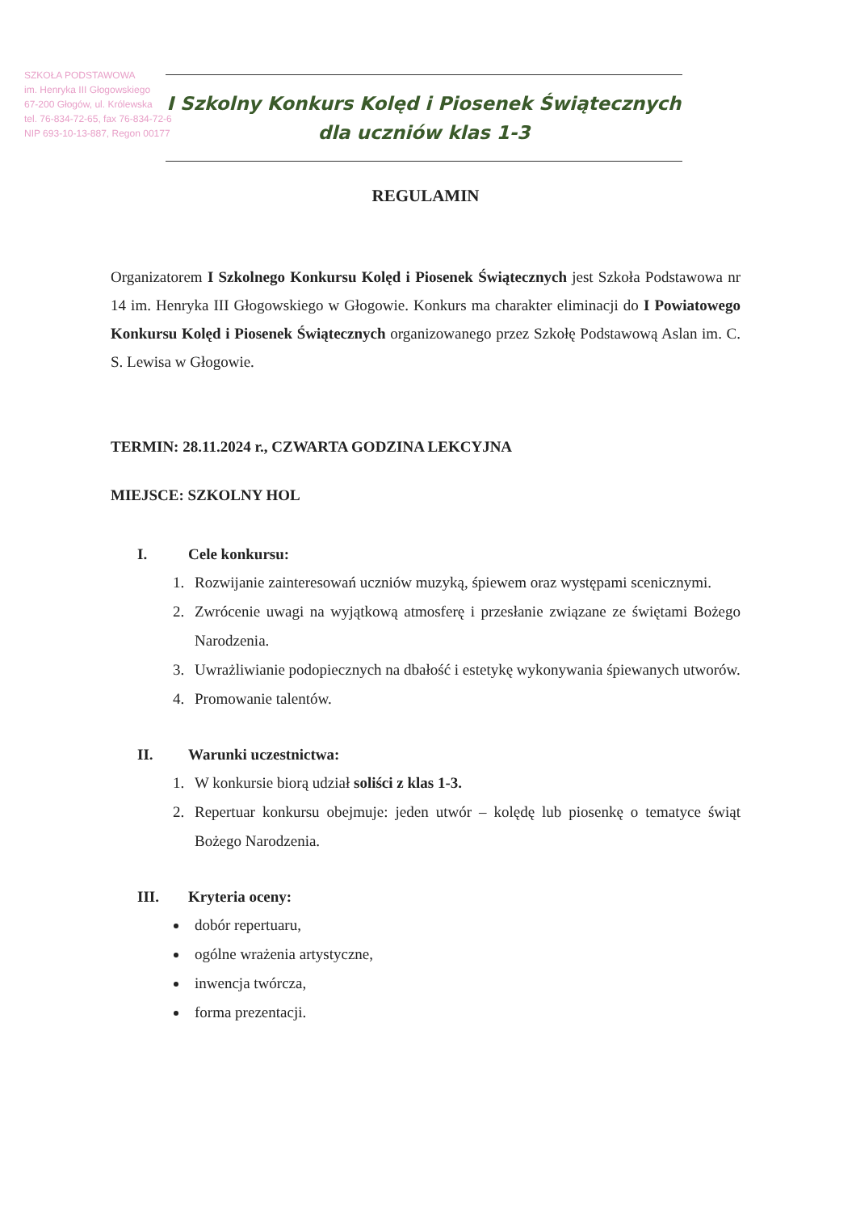SZKOŁA PODSTAWOWA
im. Henryka III Głogowskiego
67-200 Głogów, ul. Królewska
tel. 76-834-72-65, fax 76-834-72-6
NIP 693-10-13-887, Regon 00177
I Szkolny Konkurs Kolęd i Piosenek Świątecznych
dla uczniów klas 1-3
REGULAMIN
Organizatorem I Szkolnego Konkursu Kolęd i Piosenek Świątecznych jest Szkoła Podstawowa nr 14 im. Henryka III Głogowskiego w Głogowie. Konkurs ma charakter eliminacji do I Powiatowego Konkursu Kolęd i Piosenek Świątecznych organizowanego przez Szkołę Podstawową Aslan im. C. S. Lewisa w Głogowie.
TERMIN: 28.11.2024 r., CZWARTA GODZINA LEKCYJNA
MIEJSCE: SZKOLNY HOL
I. Cele konkursu:
1. Rozwijanie zainteresowań uczniów muzyką, śpiewem oraz występami scenicznymi.
2. Zwrócenie uwagi na wyjątkową atmosferę i przesłanie związane ze świętami Bożego Narodzenia.
3. Uwrażliwianie podopiecznych na dbałość i estetykę wykonywania śpiewanych utworów.
4. Promowanie talentów.
II. Warunki uczestnictwa:
1. W konkursie biorą udział soliści z klas 1-3.
2. Repertuar konkursu obejmuje: jeden utwór – kolędę lub piosenkę o tematyce świąt Bożego Narodzenia.
III. Kryteria oceny:
dobór repertuaru,
ogólne wrażenia artystyczne,
inwencja twórcza,
forma prezentacji.